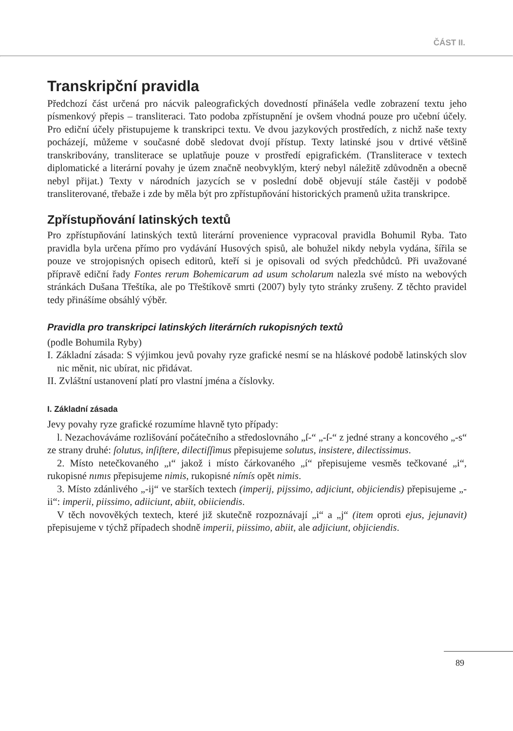ČÁST II.
Transkripční pravidla
Předchozí část určená pro nácvik paleografických dovedností přinášela vedle zobrazení textu jeho písmenkový přepis – transliteraci. Tato podoba zpřístupnění je ovšem vhodná pouze pro učební účely. Pro ediční účely přistupujeme k transkripci textu. Ve dvou jazykových prostředích, z nichž naše texty pocházejí, můžeme v současné době sledovat dvojí přístup. Texty latinské jsou v drtivé většině transkribovány, transliterace se uplatňuje pouze v prostředí epigrafickém. (Transliterace v textech diplomatické a literární povahy je územ značně neobvyklým, který nebyl náležitě zdůvodněn a obecně nebyl přijat.) Texty v národních jazycích se v poslední době objevují stále častěji v podobě transliterované, třebaže i zde by měla být pro zpřístupňování historických pramenů užita transkripce.
Zpřístupňování latinských textů
Pro zpřístupňování latinských textů literární provenience vypracoval pravidla Bohumil Ryba. Tato pravidla byla určena přímo pro vydávání Husových spisů, ale bohužel nikdy nebyla vydána, šířila se pouze ve strojopisných opisech editorů, kteří si je opisovali od svých předchůdců. Při uvažované přípravě ediční řady Fontes rerum Bohemicarum ad usum scholarum nalezla své místo na webových stránkách Dušana Třeštíka, ale po Třeštíkově smrti (2007) byly tyto stránky zrušeny. Z těchto pravidel tedy přinášíme obsáhlý výběr.
Pravidla pro transkripci latinských literárních rukopisných textů
(podle Bohumila Ryby)
I. Základní zásada: S výjimkou jevů povahy ryze grafické nesmí se na hláskové podobě latinských slov nic měnit, nic ubírat, nic přidávat.
II. Zvláštní ustanovení platí pro vlastní jména a číslovky.
I. Základní zásada
Jevy povahy ryze grafické rozumíme hlavně tyto případy:
l. Nezachováváme rozlišování počátečního a středoslovnáho „ſ-“ „-ſ-“ z jedné strany a koncového „-s“ ze strany druhé: ſolutus, inſiſtere, dilectiſſimus přepisujeme solutus, insistere, dilectissimus.
2. Místo netečkovaného „ı“ jakož i místo čárkovaného „í“ přepisujeme vesměs tečkované „i“, rukopisné nımıs přepisujeme nimis, rukopisné nímís opět nimis.
3. Místo zdánlivého „-ij“ ve starších textech (imperij, pijssimo, adjiciunt, objiciendis) přepisujeme „-ii“: imperii, piissimo, adiiciunt, abiit, obiiciendis.
V těch novověkých textech, které již skutečně rozpoznávají „i“ a „j“ (item oproti ejus, jejunavit) přepisujeme v týchž případech shodně imperii, piissimo, abiit, ale adjiciunt, objiciendis.
89